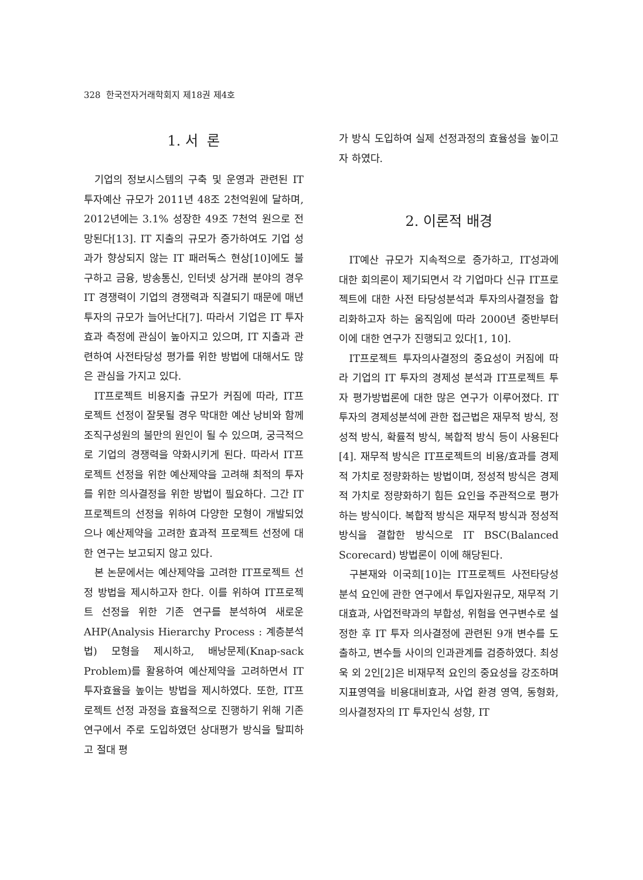328 한국전자거래학회지 제18권 제4호
1. 서 론
기업의 정보시스템의 구축 및 운영과 관련된 IT 투자예산 규모가 2011년 48조 2천억원에 달하며, 2012년에는 3.1% 성장한 49조 7천억 원으로 전망된다[13]. IT 지출의 규모가 증가하여도 기업 성과가 향상되지 않는 IT 패러독스 현상[10]에도 불구하고 금융, 방송통신, 인터넷 상거래 분야의 경우 IT 경쟁력이 기업의 경쟁력과 직결되기 때문에 매년 투자의 규모가 늘어난다[7]. 따라서 기업은 IT 투자 효과 측정에 관심이 높아지고 있으며, IT 지출과 관련하여 사전타당성 평가를 위한 방법에 대해서도 많은 관심을 가지고 있다.
IT프로젝트 비용지출 규모가 커짐에 따라, IT프로젝트 선정이 잘못될 경우 막대한 예산 낭비와 함께 조직구성원의 불만의 원인이 될 수 있으며, 궁극적으로 기업의 경쟁력을 약화시키게 된다. 따라서 IT프로젝트 선정을 위한 예산제약을 고려해 최적의 투자를 위한 의사결정을 위한 방법이 필요하다. 그간 IT 프로젝트의 선정을 위하여 다양한 모형이 개발되었으나 예산제약을 고려한 효과적 프로젝트 선정에 대한 연구는 보고되지 않고 있다.
본 논문에서는 예산제약을 고려한 IT프로젝트 선정 방법을 제시하고자 한다. 이를 위하여 IT프로젝트 선정을 위한 기존 연구를 분석하여 새로운 AHP(Analysis Hierarchy Process : 계층분석법) 모형을 제시하고, 배낭문제(Knap-sack Problem)를 활용하여 예산제약을 고려하면서 IT 투자효율을 높이는 방법을 제시하였다. 또한, IT프로젝트 선정 과정을 효율적으로 진행하기 위해 기존 연구에서 주로 도입하였던 상대평가 방식을 탈피하고 절대 평
가 방식 도입하여 실제 선정과정의 효율성을 높이고자 하였다.
2. 이론적 배경
IT예산 규모가 지속적으로 증가하고, IT성과에 대한 회의론이 제기되면서 각 기업마다 신규 IT프로젝트에 대한 사전 타당성분석과 투자의사결정을 합리화하고자 하는 움직임에 따라 2000년 중반부터 이에 대한 연구가 진행되고 있다[1, 10].
IT프로젝트 투자의사결정의 중요성이 커짐에 따라 기업의 IT 투자의 경제성 분석과 IT프로젝트 투자 평가방법론에 대한 많은 연구가 이루어졌다. IT 투자의 경제성분석에 관한 접근법은 재무적 방식, 정성적 방식, 확률적 방식, 복합적 방식 등이 사용된다[4]. 재무적 방식은 IT프로젝트의 비용/효과를 경제적 가치로 정량화하는 방법이며, 정성적 방식은 경제적 가치로 정량화하기 힘든 요인을 주관적으로 평가하는 방식이다. 복합적 방식은 재무적 방식과 정성적 방식을 결합한 방식으로 IT BSC(Balanced Scorecard) 방법론이 이에 해당된다.
구본재와 이국희[10]는 IT프로젝트 사전타당성 분석 요인에 관한 연구에서 투입자원규모, 재무적 기대효과, 사업전략과의 부합성, 위험을 연구변수로 설정한 후 IT 투자 의사결정에 관련된 9개 변수를 도출하고, 변수들 사이의 인과관계를 검증하였다. 최성욱 외 2인[2]은 비재무적 요인의 중요성을 강조하며 지표영역을 비용대비효과, 사업 환경 영역, 동형화, 의사결정자의 IT 투자인식 성향, IT